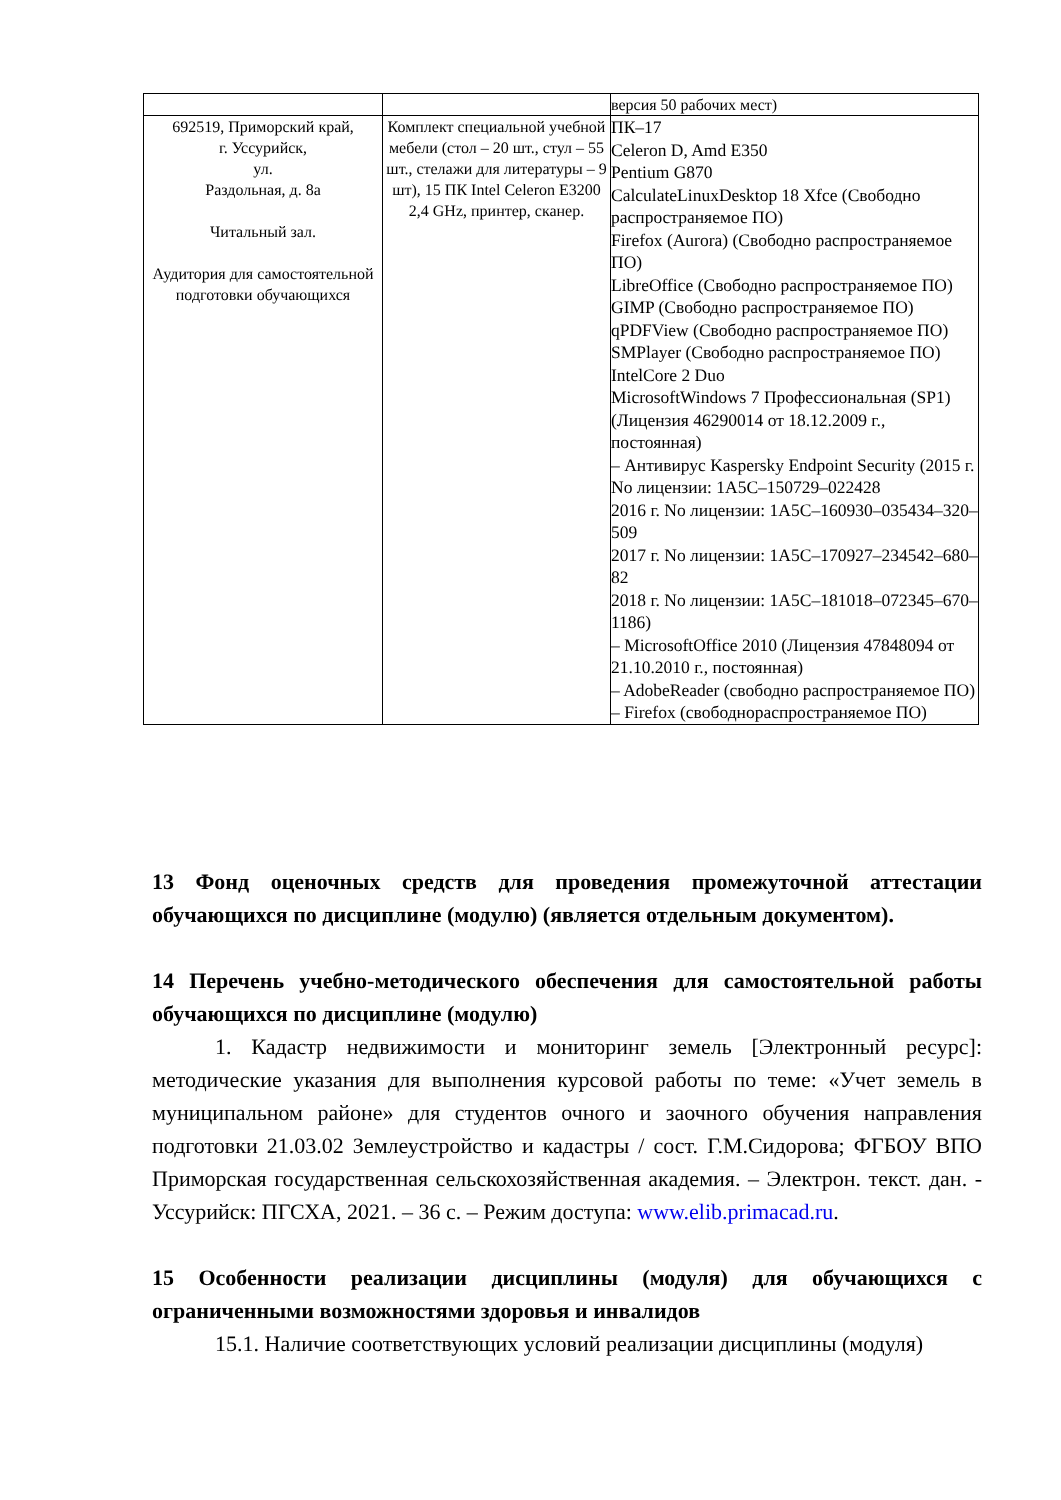| | | версия 50 рабочих мест) |
| 692519, Приморский край, г. Уссурийск, ул. Раздольная, д. 8а Читальный зал. Аудитория для самостоятельной подготовки обучающихся | Комплект специальной учебной мебели (стол – 20 шт., стул – 55 шт., стелажи для литературы – 9 шт), 15 ПК Intel Celeron E3200 2,4 GHz, принтер, сканер. | ПК–17 Celeron D, Amd E350 Pentium G870 CalculateLinuxDesktop 18 Xfce (Свободно распространяемое ПО) Firefox (Aurora) (Свободно распространяемое ПО) LibreOffice (Свободно распространяемое ПО) GIMP (Свободно распространяемое ПО) qPDFView (Свободно распространяемое ПО) SMPlayer (Свободно распространяемое ПО) IntelCore 2 Duo MicrosoftWindows 7 Профессиональная (SP1) (Лицензия 46290014 от 18.12.2009 г., постоянная) – Антивирус Kaspersky Endpoint Security (2015 г. No лицензии: 1A5C–150729–022428 2016 г. No лицензии: 1A5C–160930–035434–320–509 2017 г. No лицензии: 1A5C–170927–234542–680–82 2018 г. No лицензии: 1A5C–181018–072345–670–1186) – MicrosoftOffice 2010 (Лицензия 47848094 от 21.10.2010 г., постоянная) – AdobeReader (свободно распространяемое ПО) – Firefox (свободнораспространяемое ПО) |
13 Фонд оценочных средств для проведения промежуточной аттестации обучающихся по дисциплине (модулю) (является отдельным документом).
14 Перечень учебно-методического обеспечения для самостоятельной работы обучающихся по дисциплине (модулю)
1. Кадастр недвижимости и мониторинг земель [Электронный ресурс]: методические указания для выполнения курсовой работы по теме: «Учет земель в муниципальном районе» для студентов очного и заочного обучения направления подготовки 21.03.02 Землеустройство и кадастры / сост. Г.М.Сидорова; ФГБОУ ВПО Приморская государственная сельскохозяйственная академия. – Электрон. текст. дан. - Уссурийск: ПГСХА, 2021. – 36 с. – Режим доступа: www.elib.primacad.ru.
15 Особенности реализации дисциплины (модуля) для обучающихся с ограниченными возможностями здоровья и инвалидов
15.1. Наличие соответствующих условий реализации дисциплины (модуля)